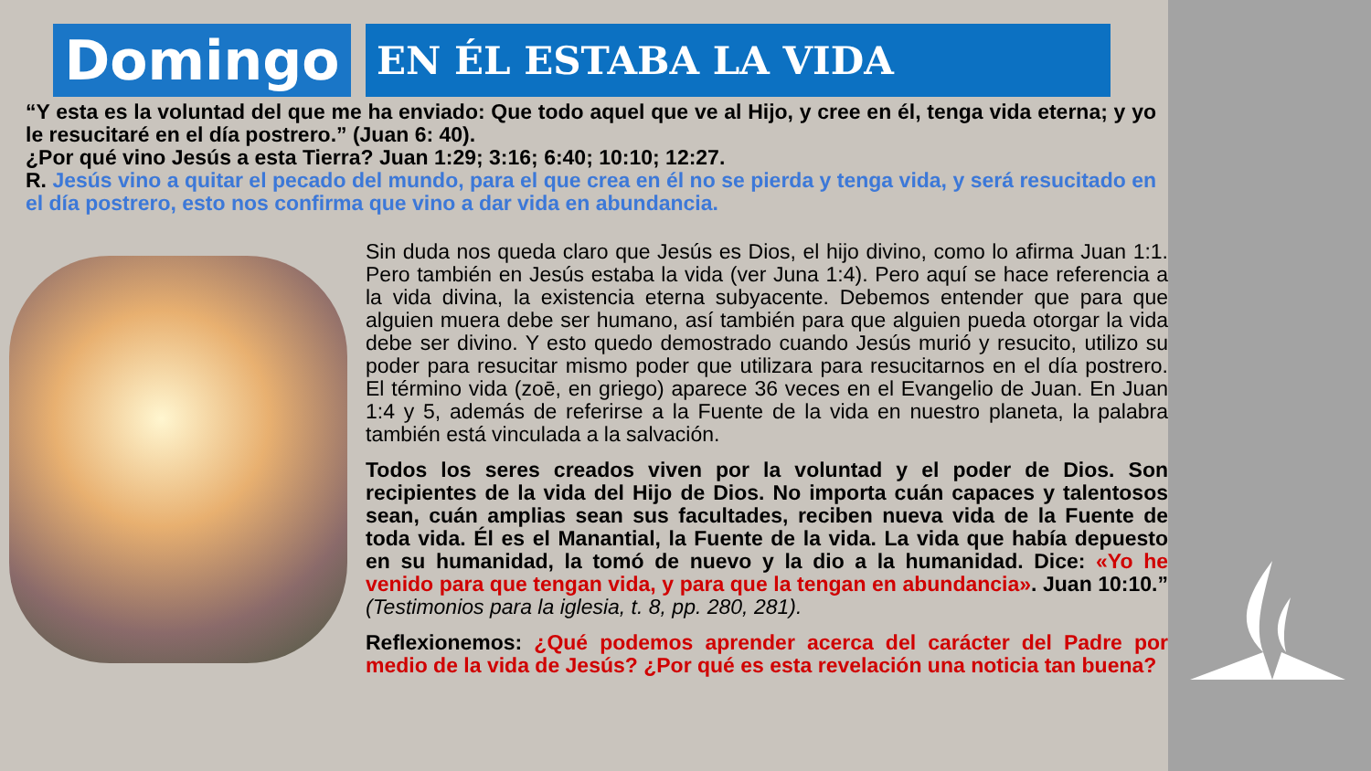Domingo
EN ÉL ESTABA LA VIDA
“Y esta es la voluntad del que me ha enviado: Que todo aquel que ve al Hijo, y cree en él, tenga vida eterna; y yo le resucitaré en el día postrero.” (Juan 6: 40).
¿Por qué vino Jesús a esta Tierra? Juan 1:29; 3:16; 6:40; 10:10; 12:27.
R. Jesús vino a quitar el pecado del mundo, para el que crea en él no se pierda y tenga vida, y será resucitado en el día postrero, esto nos confirma que vino a dar vida en abundancia.
Sin duda nos queda claro que Jesús es Dios, el hijo divino, como lo afirma Juan 1:1. Pero también en Jesús estaba la vida (ver Juna 1:4). Pero aquí se hace referencia a la vida divina, la existencia eterna subyacente. Debemos entender que para que alguien muera debe ser humano, así también para que alguien pueda otorgar la vida debe ser divino. Y esto quedo demostrado cuando Jesús murió y resucito, utilizo su poder para resucitar mismo poder que utilizara para resucitarnos en el día postrero. El término vida (zoē, en griego) aparece 36 veces en el Evangelio de Juan. En Juan 1:4 y 5, además de referirse a la Fuente de la vida en nuestro planeta, la palabra también está vinculada a la salvación.
Todos los seres creados viven por la voluntad y el poder de Dios. Son recipientes de la vida del Hijo de Dios. No importa cuán capaces y talentosos sean, cuán amplias sean sus facultades, reciben nueva vida de la Fuente de toda vida. Él es el Manantial, la Fuente de la vida. La vida que había depuesto en su humanidad, la tomó de nuevo y la dio a la humanidad. Dice: «Yo he venido para que tengan vida, y para que la tengan en abundancia». Juan 10:10.” (Testimonios para la iglesia, t. 8, pp. 280, 281).
Reflexionemos: ¿Qué podemos aprender acerca del carácter del Padre por medio de la vida de Jesús? ¿Por qué es esta revelación una noticia tan buena?